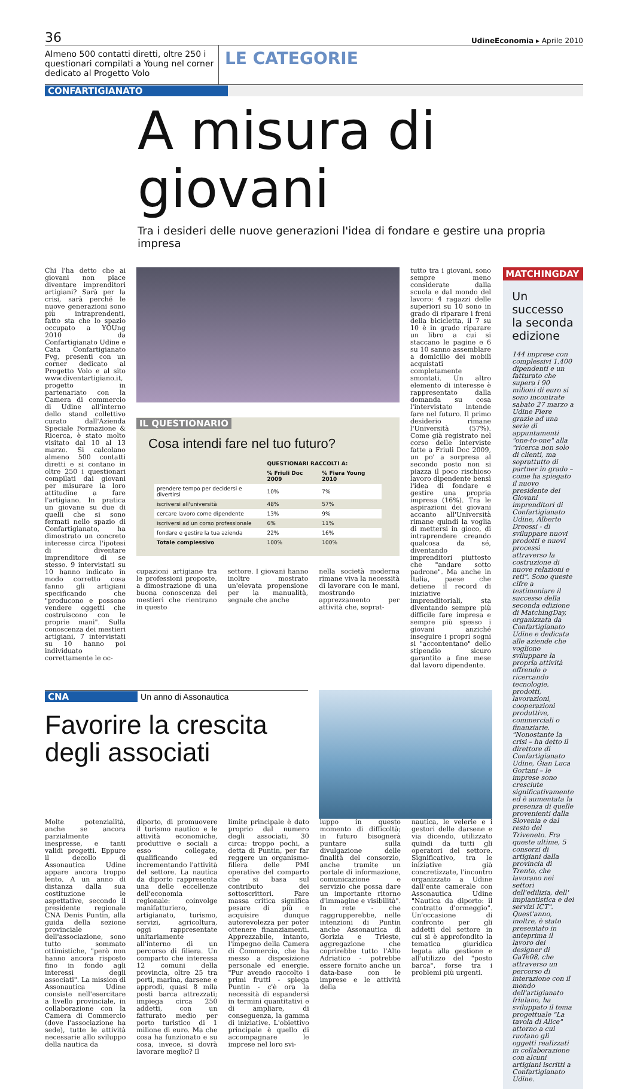36 UdineEconomia ▸ Aprile 2010
Almeno 500 contatti diretti, oltre 250 i questionari compilati a Young nel corner dedicato al Progetto Volo
LE CATEGORIE
CONFARTIGIANATO
A misura di giovani
Tra i desideri delle nuove generazioni l'idea di fondare e gestire una propria impresa
Chi l'ha detto che ai giovani non piace diventare imprenditori artigiani? Sarà per la crisi, sarà perché le nuove generazioni sono più intraprendenti, fatto sta che lo spazio occupato a YOUng 2010 da Confartigianato Udine e Cata Confartigianato Fvg, presenti con un corner dedicato al Progetto Volo e al sito www.diventartigiano.it, progetto in partenariato con la Camera di commercio di Udine all'interno dello stand collettivo curato dall'Azienda Speciale Formazione & Ricerca, è stato molto visitato dal 10 al 13 marzo. Si calcolano almeno 500 contatti diretti e si contano in oltre 250 i questionari compilati dai giovani per misurare la loro attitudine a fare l'artigiano. In pratica un giovane su due di quelli che si sono fermati nello spazio di Confartigianato, ha dimostrato un concreto interesse circa l'ipotesi di diventare imprenditore di se stesso. 9 intervistati su 10 hanno indicato in modo corretto cosa fanno gli artigiani specificando che "producono e possono vendere oggetti che costruiscono con le proprie mani". Sulla conoscenza dei mestieri artigiani, 7 intervistati su 10 hanno poi individuato correttamente le oc-
IL QUESTIONARIO
Cosa intendi fare nel tuo futuro?
| | QUESTIONARI RACCOLTI A: | |
| --- | --- | --- |
| | % Friuli Doc 2009 | % Fiera Young 2010 |
| prendere tempo per decidersi e divertirsi | 10% | 7% |
| iscriversi all'università | 48% | 57% |
| cercare lavoro come dipendente | 13% | 9% |
| iscriversi ad un corso professionale | 6% | 11% |
| fondare e gestire la tua azienda | 22% | 16% |
| Totale complessivo | 100% | 100% |
cupazioni artigiane tra le professioni proposte, a dimostrazione di una buona conoscenza dei mestieri che rientrano in questo
settore. I giovani hanno inoltre mostrato un'elevata propensione per la manualità, segnale che anche
nella società moderna rimane viva la necessità di lavorare con le mani, mostrando apprezzamento per attività che, soprat-
tutto tra i giovani, sono sempre meno considerate dalla scuola e dal mondo del lavoro: 4 ragazzi delle superiori su 10 sono in grado di riparare i freni della bicicletta, il 7 su 10 è in grado riparare un libro a cui si staccano le pagine e 6 su 10 sanno assemblare a domicilio dei mobili acquistati completamente smontati. Un altro elemento di interesse è rappresentato dalla domanda su cosa l'intervistato intende fare nel futuro. Il primo desiderio rimane l'Università (57%). Come già registrato nel corso delle interviste fatte a Friuli Doc 2009, un po' a sorpresa al secondo posto non si piazza il poco rischioso lavoro dipendente bensì l'idea di fondare e gestire una propria impresa (16%). Tra le aspirazioni dei giovani accanto all'Università rimane quindi la voglia di mettersi in gioco, di intraprendere creando qualcosa da sé, diventando imprenditori piuttosto che "andare sotto padrone". Ma anche in Italia, paese che detiene il record di iniziative imprenditoriali, sta diventando sempre più difficile fare impresa e sempre più spesso i giovani anziché inseguire i propri sogni si "accontentano" dello stipendio sicuro garantito a fine mese dal lavoro dipendente.
CNA Un anno di Assonautica
Favorire la crescita degli associati
Molte potenzialità, anche se ancora parzialmente inespresse, e tanti validi progetti. Eppure il decollo di Assonautica Udine appare ancora troppo lento. A un anno di distanza dalla sua costituzione le aspettative, secondo il presidente regionale CNA Denis Puntin, alla guida della sezione provinciale dell'associazione, sono tutto sommato ottimistiche, "però non hanno ancora risposto fino in fondo agli interessi degli associati". La mission di Assonautica Udine consiste nell'esercitare a livello provinciale, in collaborazione con la Camera di Commercio (dove l'associazione ha sede), tutte le attività necessarie allo sviluppo della nautica da
diporto, di promuovere il turismo nautico e le attività economiche, produttive e sociali a esso collegate, qualificando ed incrementando l'attività del settore. La nautica da diporto rappresenta una delle eccellenze dell'economia regionale: coinvolge manifatturiero, artigianato, turismo, servizi, agricoltura, oggi rappresentate unitariamente all'interno di un percorso di filiera. Un comparto che interessa 12 comuni della provincia, oltre 25 tra porti, marina, darsene e approdi, quasi 8 mila posti barca attrezzati; impiega circa 250 addetti, con un fatturato medio per porto turistico di 1 milione di euro. Ma che cosa ha funzionato e su cosa, invece, si dovrà lavorare meglio? Il
limite principale è dato proprio dal numero degli associati, 30 circa: troppo pochi, a detta di Puntin, per far reggere un organismo-filiera delle PMI operative del comparto che si basa sul contributo dei sottoscrittori. Fare massa critica significa pesare di più e acquisire dunque autorevolezza per poter ottenere finanziamenti. Apprezzabile, intanto, l'impegno della Camera di Commercio, che ha messo a disposizione personale ed energie. "Pur avendo raccolto i primi frutti - spiega Puntin - c'è ora la necessità di espandersi in termini quantitativi e di ampliare, di conseguenza, la gamma di iniziative. L'obiettivo principale è quello di accompagnare le imprese nel loro svi-
luppo in questo momento di difficoltà; in futuro bisognerà puntare sulla divulgazione delle finalità del consorzio, anche tramite un portale di informazione, comunicazione e servizio che possa dare un importante ritorno d'immagine e visibilità". In rete - che raggrupperebbe, nelle intenzioni di Puntin anche Assonautica di Gorizia e Trieste, aggregazione che coprirebbe tutto l'Alto Adriatico - potrebbe essere fornito anche un data-base con le imprese e le attività della
nautica, le velerie e i gestori delle darsene e via dicendo, utilizzato quindi da tutti gli operatori del settore. Significativo, tra le iniziative già concretizzate, l'incontro organizzato a Udine dall'ente camerale con Assonautica Udine "Nautica da diporto: il contratto d'ormeggio". Un'occasione di confronto per gli addetti del settore in cui si è approfondito la tematica giuridica legata alla gestione e all'utilizzo del "posto barca", forse tra i problemi più urgenti.
MATCHINGDAY
Un successo la seconda edizione
144 imprese con complessivi 1.400 dipendenti e un fatturato che supera i 90 milioni di euro si sono incontrate sabato 27 marzo a Udine Fiere grazie ad una serie di appuntamenti "one-to-one" alla "ricerca non solo di clienti, ma soprattutto di partner in grado – come ha spiegato il nuovo presidente dei Giovani imprenditori di Confartigianato Udine, Alberto Dreossi - di sviluppare nuovi prodotti e nuovi processi attraverso la costruzione di nuove relazioni e reti". Sono queste cifre a testimoniare il successo della seconda edizione di MatchingDay, organizzata da Confartigianato Udine e dedicata alle aziende che vogliono sviluppare la propria attività offrendo o ricercando tecnologie, prodotti, lavorazioni, cooperazioni produttive, commerciali o finanziarie. "Nonostante la crisi – ha detto il direttore di Confartigianato Udine, Gian Luca Gortani – le imprese sono cresciute significativamente ed è aumentata la presenza di quelle provenienti dalla Slovenia e dal resto del Triveneto. Fra queste ultime, 5 consorzi di artigiani dalla provincia di Trento, che lavorano nei settori dell'edilizia, dell' impiantistica e dei servizi ICT". Quest'anno, inoltre, è stato presentato in anteprima il lavoro dei designer di GaTe08, che attraverso un percorso di interazione con il mondo dell'artigianato friulano, ha sviluppato il tema progettuale "La tavola di Alice" attorno a cui ruotano gli oggetti realizzati in collaborazione con alcuni artigiani iscritti a Confartigianato Udine.